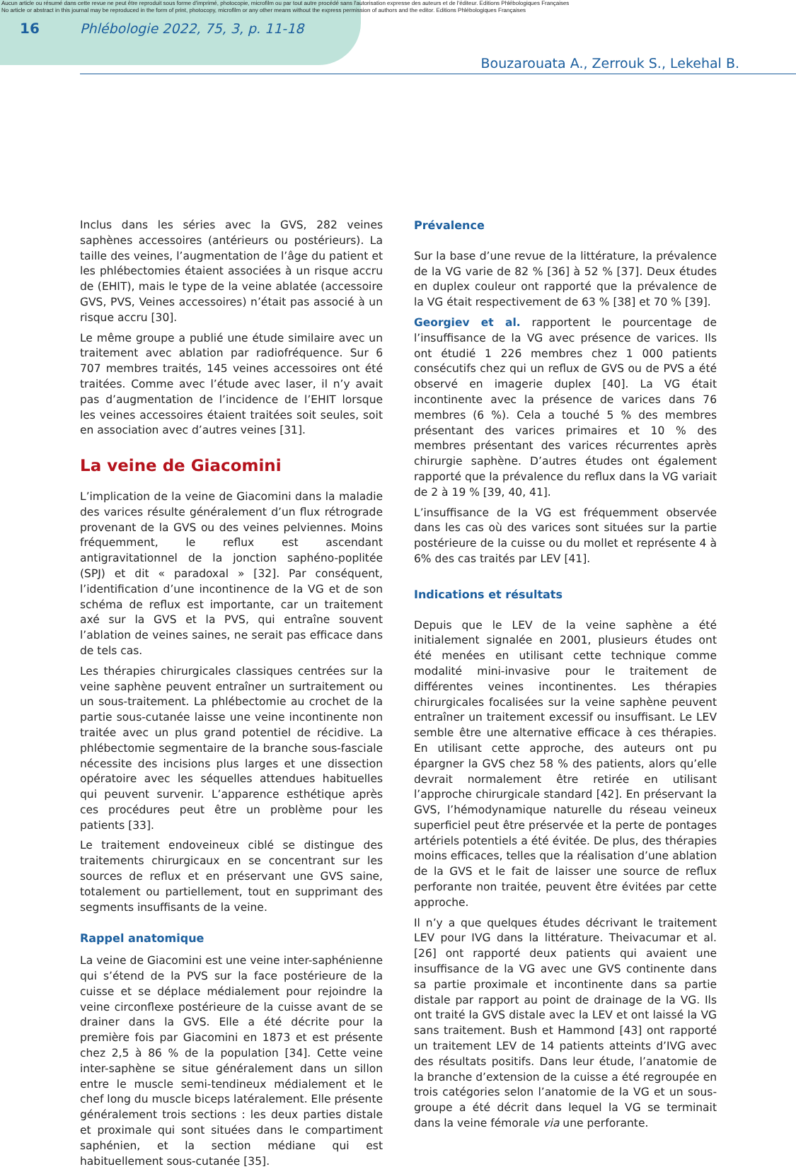Aucun article ou résumé dans cette revue ne peut être reproduit sous forme d'imprimé, photocopie, microfilm ou par tout autre procédé sans l'autorisation expresse des auteurs et de l'éditeur. Editions Phlébologiques Françaises
No article or abstract in this journal may be reproduced in the form of print, photocopy, microfilm or any other means without the express permission of authors and the editor. Editions Phlébologiques Françaises
16 Phlébologie 2022, 75, 3, p. 11-18
Bouzarouata A., Zerrouk S., Lekehal B.
Inclus dans les séries avec la GVS, 282 veines saphènes accessoires (antérieurs ou postérieurs). La taille des veines, l’augmentation de l’âge du patient et les phlébectomies étaient associées à un risque accru de (EHIT), mais le type de la veine ablatée (accessoire GVS, PVS, Veines accessoires) n’était pas associé à un risque accru [30].
Le même groupe a publié une étude similaire avec un traitement avec ablation par radiofréquence. Sur 6 707 membres traités, 145 veines accessoires ont été traitées. Comme avec l’étude avec laser, il n’y avait pas d’augmentation de l’incidence de l’EHIT lorsque les veines accessoires étaient traitées soit seules, soit en association avec d’autres veines [31].
La veine de Giacomini
L’implication de la veine de Giacomini dans la maladie des varices résulte généralement d’un flux rétrograde provenant de la GVS ou des veines pelviennes. Moins fréquemment, le reflux est ascendant antigravitationnel de la jonction saphéno-poplitée (SPJ) et dit « paradoxal » [32]. Par conséquent, l’identification d’une incontinence de la VG et de son schéma de reflux est importante, car un traitement axé sur la GVS et la PVS, qui entraîne souvent l’ablation de veines saines, ne serait pas efficace dans de tels cas.
Les thérapies chirurgicales classiques centrées sur la veine saphène peuvent entraîner un surtraitement ou un sous-traitement. La phlébectomie au crochet de la partie sous-cutanée laisse une veine incontinente non traitée avec un plus grand potentiel de récidive. La phlébectomie segmentaire de la branche sous-fasciale nécessite des incisions plus larges et une dissection opératoire avec les séquelles attendues habituelles qui peuvent survenir. L’apparence esthétique après ces procédures peut être un problème pour les patients [33].
Le traitement endoveineux ciblé se distingue des traitements chirurgicaux en se concentrant sur les sources de reflux et en préservant une GVS saine, totalement ou partiellement, tout en supprimant des segments insuffisants de la veine.
Rappel anatomique
La veine de Giacomini est une veine inter-saphénienne qui s’étend de la PVS sur la face postérieure de la cuisse et se déplace médialement pour rejoindre la veine circonflexe postérieure de la cuisse avant de se drainer dans la GVS. Elle a été décrite pour la première fois par Giacomini en 1873 et est présente chez 2,5 à 86 % de la population [34]. Cette veine inter-saphène se situe généralement dans un sillon entre le muscle semi-tendineux médialement et le chef long du muscle biceps latéralement. Elle présente généralement trois sections : les deux parties distale et proximale qui sont situées dans le compartiment saphénien, et la section médiane qui est habituellement sous-cutanée [35].
Prévalence
Sur la base d’une revue de la littérature, la prévalence de la VG varie de 82 % [36] à 52 % [37]. Deux études en duplex couleur ont rapporté que la prévalence de la VG était respectivement de 63 % [38] et 70 % [39].
Georgiev et al. rapportent le pourcentage de l’insuffisance de la VG avec présence de varices. Ils ont étudié 1 226 membres chez 1 000 patients consécutifs chez qui un reflux de GVS ou de PVS a été observé en imagerie duplex [40]. La VG était incontinente avec la présence de varices dans 76 membres (6 %). Cela a touché 5 % des membres présentant des varices primaires et 10 % des membres présentant des varices récurrentes après chirurgie saphène. D’autres études ont également rapporté que la prévalence du reflux dans la VG variait de 2 à 19 % [39, 40, 41].
L’insuffisance de la VG est fréquemment observée dans les cas où des varices sont situées sur la partie postérieure de la cuisse ou du mollet et représente 4 à 6% des cas traités par LEV [41].
Indications et résultats
Depuis que le LEV de la veine saphène a été initialement signalée en 2001, plusieurs études ont été menées en utilisant cette technique comme modalité mini-invasive pour le traitement de différentes veines incontinentes. Les thérapies chirurgicales focalisées sur la veine saphène peuvent entraîner un traitement excessif ou insuffisant. Le LEV semble être une alternative efficace à ces thérapies. En utilisant cette approche, des auteurs ont pu épargner la GVS chez 58 % des patients, alors qu’elle devrait normalement être retirée en utilisant l’approche chirurgicale standard [42]. En préservant la GVS, l’hémodynamique naturelle du réseau veineux superficiel peut être préservée et la perte de pontages artériels potentiels a été évitée. De plus, des thérapies moins efficaces, telles que la réalisation d’une ablation de la GVS et le fait de laisser une source de reflux perforante non traitée, peuvent être évitées par cette approche.
Il n’y a que quelques études décrivant le traitement LEV pour IVG dans la littérature. Theivacumar et al. [26] ont rapporté deux patients qui avaient une insuffisance de la VG avec une GVS continente dans sa partie proximale et incontinente dans sa partie distale par rapport au point de drainage de la VG. Ils ont traité la GVS distale avec la LEV et ont laissé la VG sans traitement. Bush et Hammond [43] ont rapporté un traitement LEV de 14 patients atteints d’IVG avec des résultats positifs. Dans leur étude, l’anatomie de la branche d’extension de la cuisse a été regroupée en trois catégories selon l’anatomie de la VG et un sous-groupe a été décrit dans lequel la VG se terminait dans la veine fémorale via une perforante.